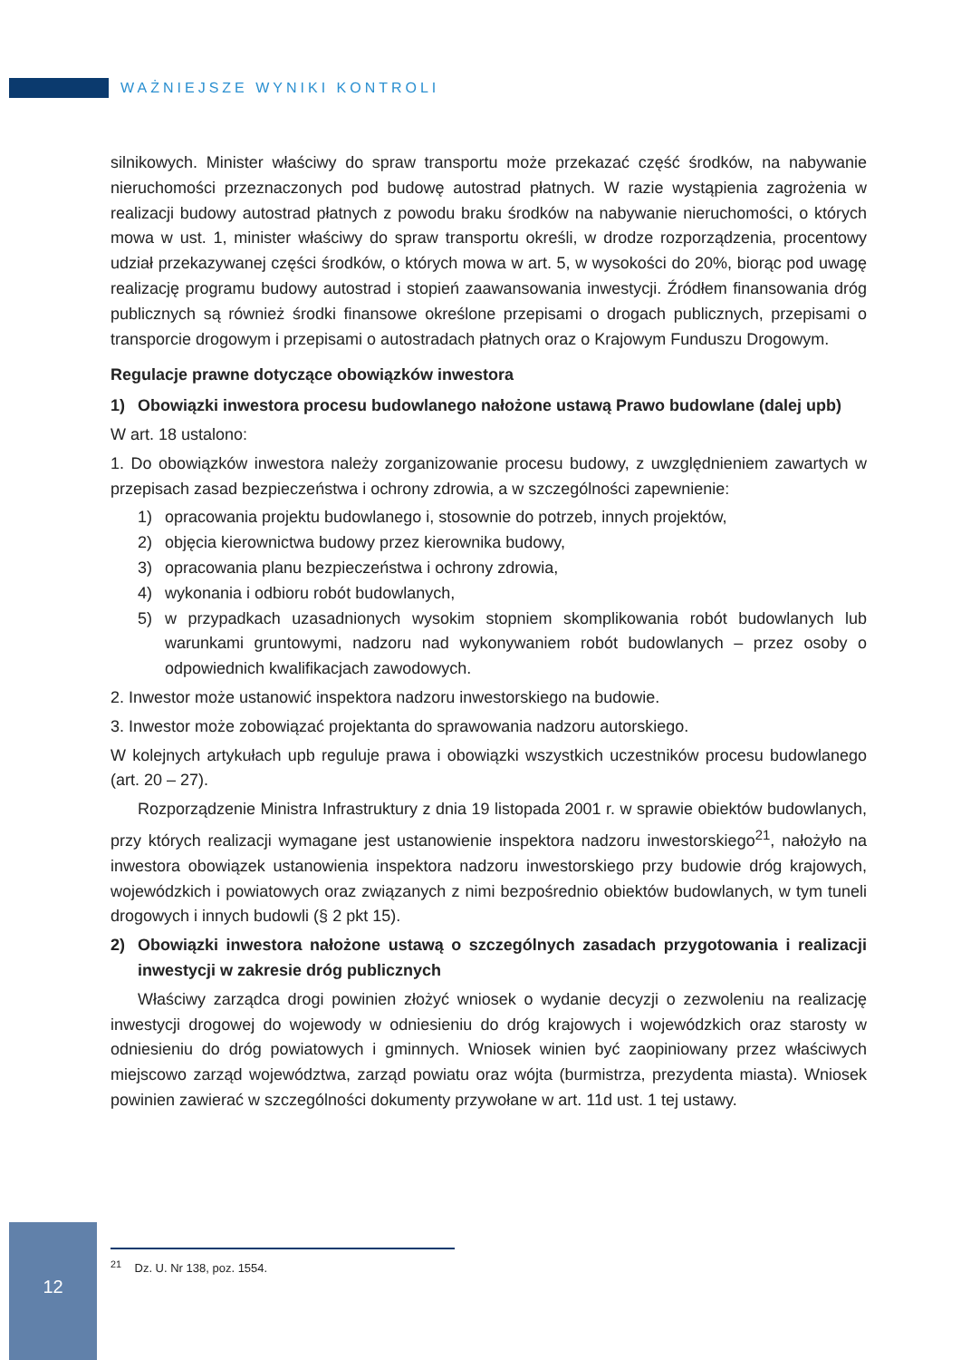WAŻNIEJSZE WYNIKI KONTROLI
silnikowych. Minister właściwy do spraw transportu może przekazać część środków, na nabywanie nieruchomości przeznaczonych pod budowę autostrad płatnych. W razie wystąpienia zagrożenia w realizacji budowy autostrad płatnych z powodu braku środków na nabywanie nieruchomości, o których mowa w ust. 1, minister właściwy do spraw transportu określi, w drodze rozporządzenia, procentowy udział przekazywanej części środków, o których mowa w art. 5, w wysokości do 20%, biorąc pod uwagę realizację programu budowy autostrad i stopień zaawansowania inwestycji. Źródłem finansowania dróg publicznych są również środki finansowe określone przepisami o drogach publicznych, przepisami o transporcie drogowym i przepisami o autostradach płatnych oraz o Krajowym Funduszu Drogowym.
Regulacje prawne dotyczące obowiązków inwestora
1) Obowiązki inwestora procesu budowlanego nałożone ustawą Prawo budowlane (dalej upb)
W art. 18 ustalono:
1. Do obowiązków inwestora należy zorganizowanie procesu budowy, z uwzględnieniem zawartych w przepisach zasad bezpieczeństwa i ochrony zdrowia, a w szczególności zapewnienie:
1) opracowania projektu budowlanego i, stosownie do potrzeb, innych projektów,
2) objęcia kierownictwa budowy przez kierownika budowy,
3) opracowania planu bezpieczeństwa i ochrony zdrowia,
4) wykonania i odbioru robót budowlanych,
5) w przypadkach uzasadnionych wysokim stopniem skomplikowania robót budowlanych lub warunkami gruntowymi, nadzoru nad wykonywaniem robót budowlanych – przez osoby o odpowiednich kwalifikacjach zawodowych.
2. Inwestor może ustanowić inspektora nadzoru inwestorskiego na budowie.
3. Inwestor może zobowiązać projektanta do sprawowania nadzoru autorskiego.
W kolejnych artykułach upb reguluje prawa i obowiązki wszystkich uczestników procesu budowlanego (art. 20 – 27).
Rozporządzenie Ministra Infrastruktury z dnia 19 listopada 2001 r. w sprawie obiektów budowlanych, przy których realizacji wymagane jest ustanowienie inspektora nadzoru inwestorskiego<sup>21</sup>, nałożyło na inwestora obowiązek ustanowienia inspektora nadzoru inwestorskiego przy budowie dróg krajowych, wojewódzkich i powiatowych oraz związanych z nimi bezpośrednio obiektów budowlanych, w tym tuneli drogowych i innych budowli (§ 2 pkt 15).
2) Obowiązki inwestora nałożone ustawą o szczególnych zasadach przygotowania i realizacji inwestycji w zakresie dróg publicznych
Właściwy zarządca drogi powinien złożyć wniosek o wydanie decyzji o zezwoleniu na realizację inwestycji drogowej do wojewody w odniesieniu do dróg krajowych i wojewódzkich oraz starosty w odniesieniu do dróg powiatowych i gminnych. Wniosek winien być zaopiniowany przez właściwych miejscowo zarząd województwa, zarząd powiatu oraz wójta (burmistrza, prezydenta miasta). Wniosek powinien zawierać w szczególności dokumenty przywołane w art. 11d ust. 1 tej ustawy.
12
<sup>21</sup> Dz. U. Nr 138, poz. 1554.